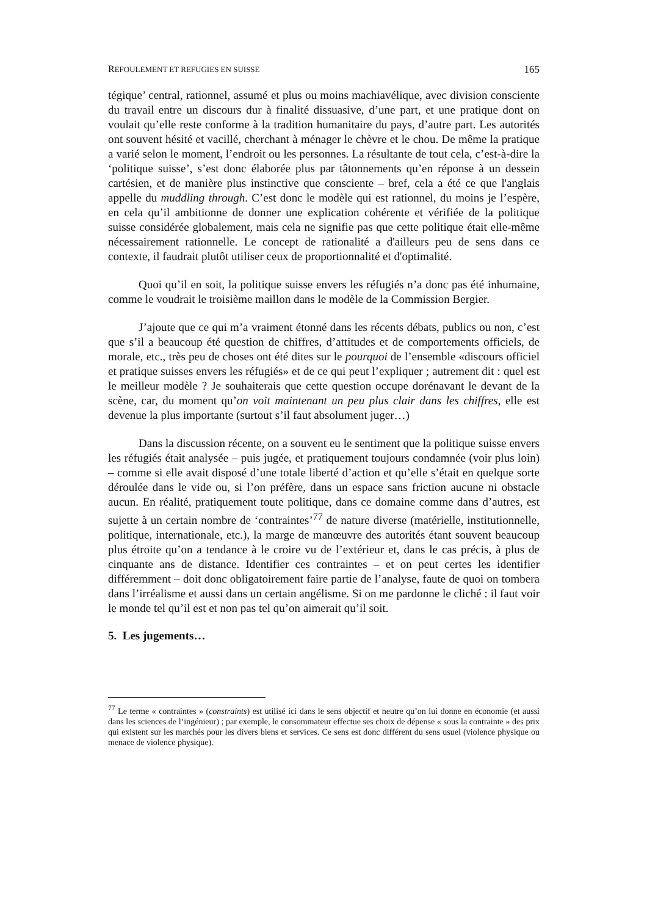REFOULEMENT ET REFUGIES EN SUISSE 165
tégique’ central, rationnel, assumé et plus ou moins machiavélique, avec division consciente du travail entre un discours dur à finalité dissuasive, d’une part, et une pratique dont on voulait qu’elle reste conforme à la tradition humanitaire du pays, d’autre part. Les autorités ont souvent hésité et vacillé, cherchant à ménager le chèvre et le chou. De même la pratique a varié selon le moment, l’endroit ou les personnes. La résultante de tout cela, c’est-à-dire la ‘politique suisse’, s’est donc élaborée plus par tâtonnements qu’en réponse à un dessein cartésien, et de manière plus instinctive que consciente – bref, cela a été ce que l'anglais appelle du muddling through. C’est donc le modèle qui est rationnel, du moins je l’espère, en cela qu’il ambitionne de donner une explication cohérente et vérifiée de la politique suisse considérée globalement, mais cela ne signifie pas que cette politique était elle-même nécessairement rationnelle. Le concept de rationalité a d'ailleurs peu de sens dans ce contexte, il faudrait plutôt utiliser ceux de proportionnalité et d'optimalité.
Quoi qu’il en soit, la politique suisse envers les réfugiés n’a donc pas été inhumaine, comme le voudrait le troisième maillon dans le modèle de la Commission Bergier.
J’ajoute que ce qui m’a vraiment étonné dans les récents débats, publics ou non, c’est que s’il a beaucoup été question de chiffres, d’attitudes et de comportements officiels, de morale, etc., très peu de choses ont été dites sur le pourquoi de l’ensemble «discours officiel et pratique suisses envers les réfugiés» et de ce qui peut l’expliquer ; autrement dit : quel est le meilleur modèle ? Je souhaiterais que cette question occupe dorénavant le devant de la scène, car, du moment qu’on voit maintenant un peu plus clair dans les chiffres, elle est devenue la plus importante (surtout s’il faut absolument juger…)
Dans la discussion récente, on a souvent eu le sentiment que la politique suisse envers les réfugiés était analysée – puis jugée, et pratiquement toujours condamnée (voir plus loin) – comme si elle avait disposé d’une totale liberté d’action et qu’elle s’était en quelque sorte déroulée dans le vide ou, si l’on préfère, dans un espace sans friction aucune ni obstacle aucun. En réalité, pratiquement toute politique, dans ce domaine comme dans d’autres, est sujette à un certain nombre de ‘contraintes’<sup>77</sup> de nature diverse (matérielle, institutionnelle, politique, internationale, etc.), la marge de manœuvre des autorités étant souvent beaucoup plus étroite qu’on a tendance à le croire vu de l’extérieur et, dans le cas précis, à plus de cinquante ans de distance. Identifier ces contraintes – et on peut certes les identifier différemment – doit donc obligatoirement faire partie de l’analyse, faute de quoi on tombera dans l’irréalisme et aussi dans un certain angélisme. Si on me pardonne le cliché : il faut voir le monde tel qu’il est et non pas tel qu’on aimerait qu’il soit.
5. Les jugements…
<sup>77</sup> Le terme « contraintes » (constraints) est utilisé ici dans le sens objectif et neutre qu’on lui donne en économie (et aussi dans les sciences de l’ingénieur) ; par exemple, le consommateur effectue ses choix de dépense « sous la contrainte » des prix qui existent sur les marchés pour les divers biens et services. Ce sens est donc différent du sens usuel (violence physique ou menace de violence physique).